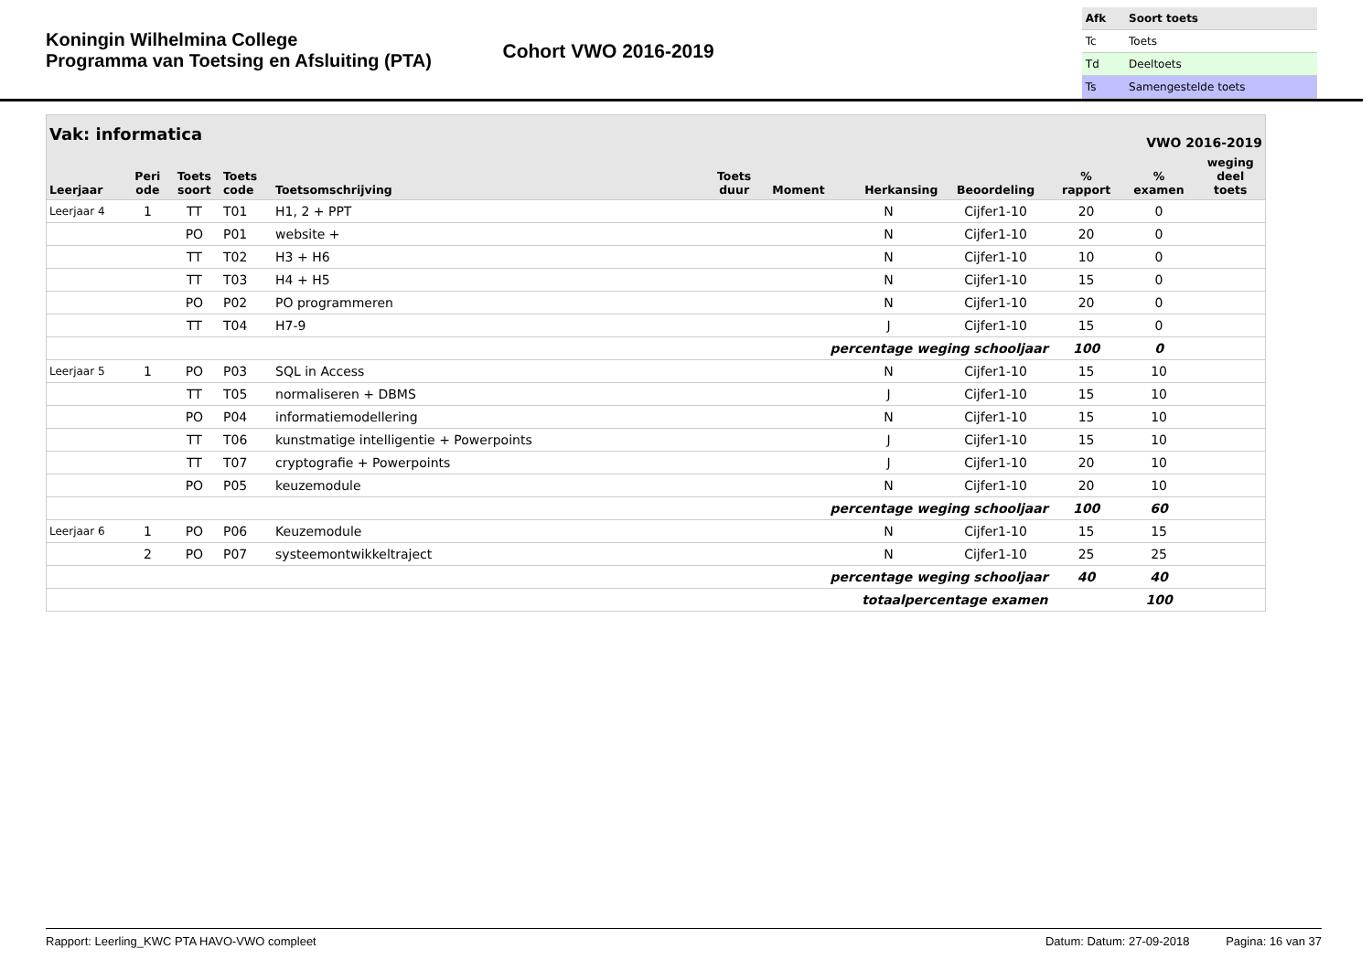Koningin Wilhelmina College
Programma van Toetsing en Afsluiting (PTA)
Cohort VWO 2016-2019
| Afk | Soort toets |
| Tc | Toets |
| Td | Deeltoets |
| Ts | Samengestelde toets |
| Vak: informatica | | | | | | VWO 2016-2019 | | | | | |
| --- | --- | --- | --- | --- | --- | --- | --- | --- | --- | --- | --- |
| Leerjaar | Peri ode | Toets soort | Toets code | Toetsomschrijving | Toets duur | Moment | Herkansing | Beoordeling | % rapport | % examen | weging deel toets |
| Leerjaar 4 | 1 | TT | T01 | H1, 2 + PPT | | | N | Cijfer1-10 | 20 | 0 | |
| | | PO | P01 | website + | | | N | Cijfer1-10 | 20 | 0 | |
| | | TT | T02 | H3 + H6 | | | N | Cijfer1-10 | 10 | 0 | |
| | | TT | T03 | H4 + H5 | | | N | Cijfer1-10 | 15 | 0 | |
| | | PO | P02 | PO programmeren | | | N | Cijfer1-10 | 20 | 0 | |
| | | TT | T04 | H7-9 | | | J | Cijfer1-10 | 15 | 0 | |
| percentage weging schooljaar | | | | | | | | | 100 | 0 | |
| Leerjaar 5 | 1 | PO | P03 | SQL in Access | | | N | Cijfer1-10 | 15 | 10 | |
| | | TT | T05 | normaliseren + DBMS | | | J | Cijfer1-10 | 15 | 10 | |
| | | PO | P04 | informatiemodellering | | | N | Cijfer1-10 | 15 | 10 | |
| | | TT | T06 | kunstmatige intelligentie + Powerpoints | | | J | Cijfer1-10 | 15 | 10 | |
| | | TT | T07 | cryptografie + Powerpoints | | | J | Cijfer1-10 | 20 | 10 | |
| | | PO | P05 | keuzemodule | | | N | Cijfer1-10 | 20 | 10 | |
| percentage weging schooljaar | | | | | | | | | 100 | 60 | |
| Leerjaar 6 | 1 | PO | P06 | Keuzemodule | | | N | Cijfer1-10 | 15 | 15 | |
| | 2 | PO | P07 | systeemontwikkeltraject | | | N | Cijfer1-10 | 25 | 25 | |
| percentage weging schooljaar | | | | | | | | | 40 | 40 | |
| totaalpercentage examen | | | | | | | | | | 100 | |
Rapport: Leerling_KWC PTA HAVO-VWO compleet Datum: Datum: 27-09-2018 Pagina: 16 van 37